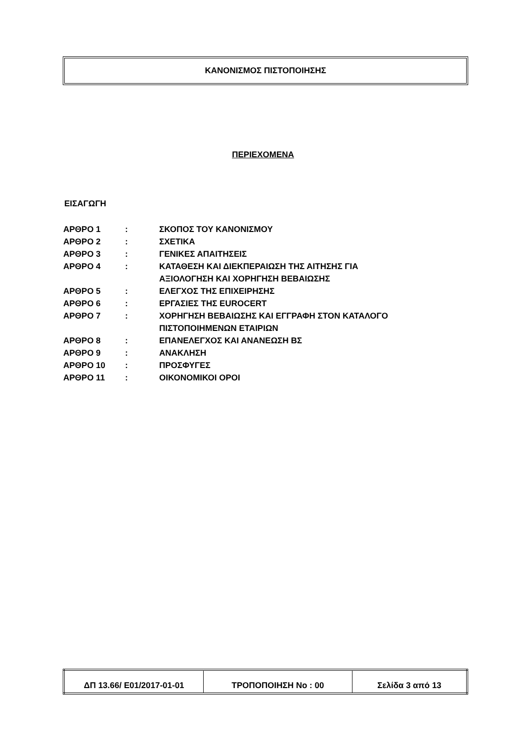ΚΑΝΟΝΙΣΜΟΣ ΠΙΣΤΟΠΟΙΗΣΗΣ
ΠΕΡΙΕΧΟΜΕΝΑ
ΕΙΣΑΓΩΓΗ
| ΑΡΘΡΟ 1 | : | ΣΚΟΠΟΣ ΤΟΥ ΚΑΝΟΝΙΣΜΟΥ |
| ΑΡΘΡΟ 2 | : | ΣΧΕΤΙΚΑ |
| ΑΡΘΡΟ 3 | : | ΓΕΝΙΚΕΣ ΑΠΑΙΤΗΣΕΙΣ |
| ΑΡΘΡΟ 4 | : | ΚΑΤΑΘΕΣΗ ΚΑΙ ΔΙΕΚΠΕΡΑΙΩΣΗ ΤΗΣ ΑΙΤΗΣΗΣ ΓΙΑ ΑΞΙΟΛΟΓΗΣΗ ΚΑΙ ΧΟΡΗΓΗΣΗ ΒΕΒΑΙΩΣΗΣ |
| ΑΡΘΡΟ 5 | : | ΕΛΕΓΧΟΣ ΤΗΣ ΕΠΙΧΕΙΡΗΣΗΣ |
| ΑΡΘΡΟ 6 | : | ΕΡΓΑΣΙΕΣ ΤΗΣ EUROCERT |
| ΑΡΘΡΟ 7 | : | ΧΟΡΗΓΗΣΗ ΒΕΒΑΙΩΣΗΣ ΚΑΙ ΕΓΓΡΑΦΗ ΣΤΟΝ ΚΑΤΑΛΟΓΟ ΠΙΣΤΟΠΟΙΗΜΕΝΩΝ ΕΤΑΙΡΙΩΝ |
| ΑΡΘΡΟ 8 | : | ΕΠΑΝΕΛΕΓΧΟΣ ΚΑΙ ΑΝΑΝΕΩΣΗ ΒΣ |
| ΑΡΘΡΟ 9 | : | ΑΝΑΚΛΗΣΗ |
| ΑΡΘΡΟ 10 | : | ΠΡΟΣΦΥΓΕΣ |
| ΑΡΘΡΟ 11 | : | ΟΙΚΟΝΟΜΙΚΟΙ ΟΡΟΙ |
| ΔΠ 13.66/ Ε01/2017-01-01 | ΤΡΟΠΟΠΟΙΗΣΗ No : 00 | Σελίδα 3 από 13 |